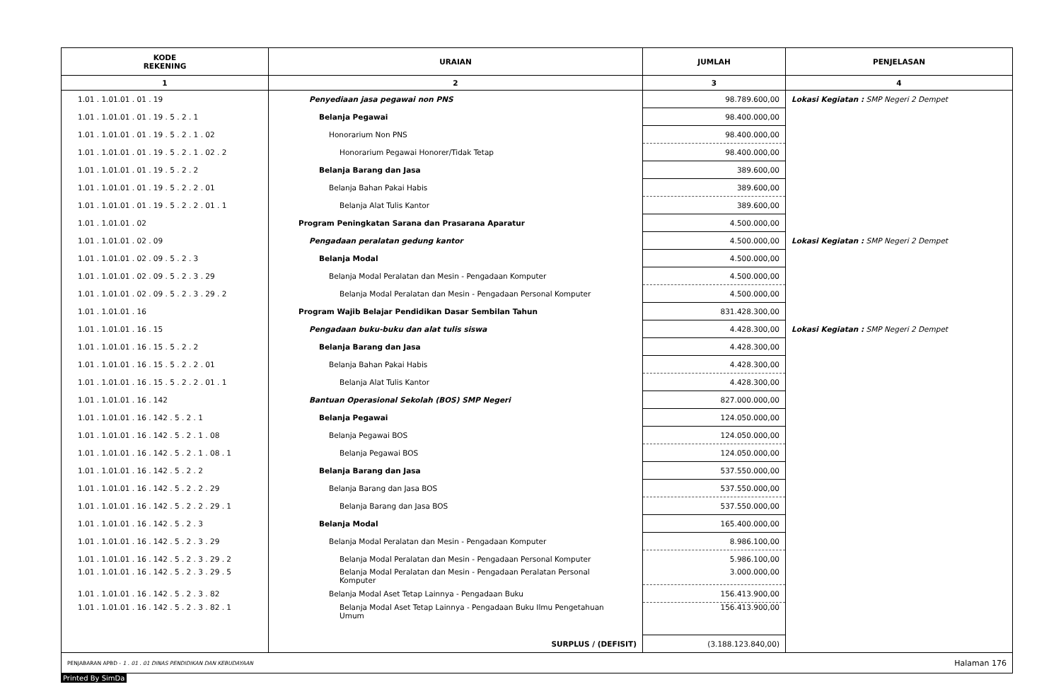| KODE REKENING | URAIAN | JUMLAH | PENJELASAN |
| --- | --- | --- | --- |
| 1 | 2 | 3 | 4 |
| 1.01 . 1.01.01 . 01 . 19 | Penyediaan jasa pegawai non PNS | 98.789.600,00 | Lokasi Kegiatan : SMP Negeri 2 Dempet |
| 1.01 . 1.01.01 . 01 . 19 . 5 . 2 . 1 | Belanja Pegawai | 98.400.000,00 | |
| 1.01 . 1.01.01 . 01 . 19 . 5 . 2 . 1 . 02 | Honorarium Non PNS | 98.400.000,00 | |
| 1.01 . 1.01.01 . 01 . 19 . 5 . 2 . 1 . 02 . 2 | Honorarium Pegawai Honorer/Tidak Tetap | 98.400.000,00 | |
| 1.01 . 1.01.01 . 01 . 19 . 5 . 2 . 2 | Belanja Barang dan Jasa | 389.600,00 | |
| 1.01 . 1.01.01 . 01 . 19 . 5 . 2 . 2 . 01 | Belanja Bahan Pakai Habis | 389.600,00 | |
| 1.01 . 1.01.01 . 01 . 19 . 5 . 2 . 2 . 01 . 1 | Belanja Alat Tulis Kantor | 389.600,00 | |
| 1.01 . 1.01.01 . 02 | Program Peningkatan Sarana dan Prasarana Aparatur | 4.500.000,00 | |
| 1.01 . 1.01.01 . 02 . 09 | Pengadaan peralatan gedung kantor | 4.500.000,00 | Lokasi Kegiatan : SMP Negeri 2 Dempet |
| 1.01 . 1.01.01 . 02 . 09 . 5 . 2 . 3 | Belanja Modal | 4.500.000,00 | |
| 1.01 . 1.01.01 . 02 . 09 . 5 . 2 . 3 . 29 | Belanja Modal Peralatan dan Mesin - Pengadaan Komputer | 4.500.000,00 | |
| 1.01 . 1.01.01 . 02 . 09 . 5 . 2 . 3 . 29 . 2 | Belanja Modal Peralatan dan Mesin - Pengadaan Personal Komputer | 4.500.000,00 | |
| 1.01 . 1.01.01 . 16 | Program Wajib Belajar Pendidikan Dasar Sembilan Tahun | 831.428.300,00 | |
| 1.01 . 1.01.01 . 16 . 15 | Pengadaan buku-buku dan alat tulis siswa | 4.428.300,00 | Lokasi Kegiatan : SMP Negeri 2 Dempet |
| 1.01 . 1.01.01 . 16 . 15 . 5 . 2 . 2 | Belanja Barang dan Jasa | 4.428.300,00 | |
| 1.01 . 1.01.01 . 16 . 15 . 5 . 2 . 2 . 01 | Belanja Bahan Pakai Habis | 4.428.300,00 | |
| 1.01 . 1.01.01 . 16 . 15 . 5 . 2 . 2 . 01 . 1 | Belanja Alat Tulis Kantor | 4.428.300,00 | |
| 1.01 . 1.01.01 . 16 . 142 | Bantuan Operasional Sekolah (BOS) SMP Negeri | 827.000.000,00 | |
| 1.01 . 1.01.01 . 16 . 142 . 5 . 2 . 1 | Belanja Pegawai | 124.050.000,00 | |
| 1.01 . 1.01.01 . 16 . 142 . 5 . 2 . 1 . 08 | Belanja Pegawai BOS | 124.050.000,00 | |
| 1.01 . 1.01.01 . 16 . 142 . 5 . 2 . 1 . 08 . 1 | Belanja Pegawai BOS | 124.050.000,00 | |
| 1.01 . 1.01.01 . 16 . 142 . 5 . 2 . 2 | Belanja Barang dan Jasa | 537.550.000,00 | |
| 1.01 . 1.01.01 . 16 . 142 . 5 . 2 . 2 . 29 | Belanja Barang dan Jasa BOS | 537.550.000,00 | |
| 1.01 . 1.01.01 . 16 . 142 . 5 . 2 . 2 . 29 . 1 | Belanja Barang dan Jasa BOS | 537.550.000,00 | |
| 1.01 . 1.01.01 . 16 . 142 . 5 . 2 . 3 | Belanja Modal | 165.400.000,00 | |
| 1.01 . 1.01.01 . 16 . 142 . 5 . 2 . 3 . 29 | Belanja Modal Peralatan dan Mesin - Pengadaan Komputer | 8.986.100,00 | |
| 1.01 . 1.01.01 . 16 . 142 . 5 . 2 . 3 . 29 . 2 | Belanja Modal Peralatan dan Mesin - Pengadaan Personal Komputer | 5.986.100,00 | |
| 1.01 . 1.01.01 . 16 . 142 . 5 . 2 . 3 . 29 . 5 | Belanja Modal Peralatan dan Mesin - Pengadaan Peralatan Personal Komputer | 3.000.000,00 | |
| 1.01 . 1.01.01 . 16 . 142 . 5 . 2 . 3 . 82 | Belanja Modal Aset Tetap Lainnya - Pengadaan Buku | 156.413.900,00 | |
| 1.01 . 1.01.01 . 16 . 142 . 5 . 2 . 3 . 82 . 1 | Belanja Modal Aset Tetap Lainnya - Pengadaan Buku Ilmu Pengetahuan Umum | 156.413.900,00 | |
| | SURPLUS / (DEFISIT) | (3.188.123.840,00) | |
PENJABARAN APBD - 1 . 01 . 01 DINAS PENDIDIKAN DAN KEBUDAYAAN Halaman 176
Printed By SimDa